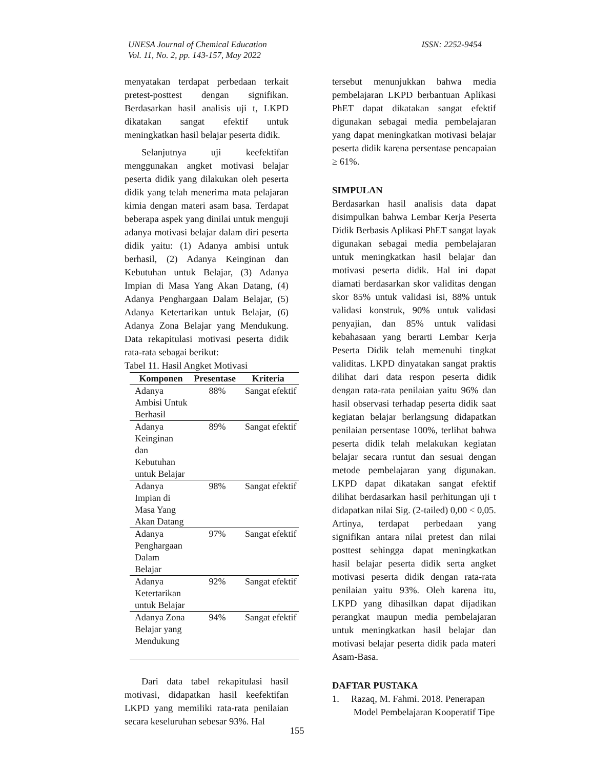ISSN: 2252-9454 UNESA Journal of Chemical Education
Vol. 11, No. 2, pp. 143-157, May 2022
menyatakan terdapat perbedaan terkait pretest-posttest dengan signifikan. Berdasarkan hasil analisis uji t, LKPD dikatakan sangat efektif untuk meningkatkan hasil belajar peserta didik.
Selanjutnya uji keefektifan menggunakan angket motivasi belajar peserta didik yang dilakukan oleh peserta didik yang telah menerima mata pelajaran kimia dengan materi asam basa. Terdapat beberapa aspek yang dinilai untuk menguji adanya motivasi belajar dalam diri peserta didik yaitu: (1) Adanya ambisi untuk berhasil, (2) Adanya Keinginan dan Kebutuhan untuk Belajar, (3) Adanya Impian di Masa Yang Akan Datang, (4) Adanya Penghargaan Dalam Belajar, (5) Adanya Ketertarikan untuk Belajar, (6) Adanya Zona Belajar yang Mendukung. Data rekapitulasi motivasi peserta didik rata-rata sebagai berikut:
Tabel 11. Hasil Angket Motivasi
| Komponen | Presentase | Kriteria |
| --- | --- | --- |
| Adanya Ambisi Untuk Berhasil | 88% | Sangat efektif |
| Adanya Keinginan dan Kebutuhan untuk Belajar | 89% | Sangat efektif |
| Adanya Impian di Masa Yang Akan Datang | 98% | Sangat efektif |
| Adanya Penghargaan Dalam Belajar | 97% | Sangat efektif |
| Adanya Ketertarikan untuk Belajar | 92% | Sangat efektif |
| Adanya Zona Belajar yang Mendukung | 94% | Sangat efektif |
Dari data tabel rekapitulasi hasil motivasi, didapatkan hasil keefektifan LKPD yang memiliki rata-rata penilaian secara keseluruhan sebesar 93%. Hal
tersebut menunjukkan bahwa media pembelajaran LKPD berbantuan Aplikasi PhET dapat dikatakan sangat efektif digunakan sebagai media pembelajaran yang dapat meningkatkan motivasi belajar peserta didik karena persentase pencapaian ≥ 61%.
SIMPULAN
Berdasarkan hasil analisis data dapat disimpulkan bahwa Lembar Kerja Peserta Didik Berbasis Aplikasi PhET sangat layak digunakan sebagai media pembelajaran untuk meningkatkan hasil belajar dan motivasi peserta didik. Hal ini dapat diamati berdasarkan skor validitas dengan skor 85% untuk validasi isi, 88% untuk validasi konstruk, 90% untuk validasi penyajian, dan 85% untuk validasi kebahasaan yang berarti Lembar Kerja Peserta Didik telah memenuhi tingkat validitas. LKPD dinyatakan sangat praktis dilihat dari data respon peserta didik dengan rata-rata penilaian yaitu 96% dan hasil observasi terhadap peserta didik saat kegiatan belajar berlangsung didapatkan penilaian persentase 100%, terlihat bahwa peserta didik telah melakukan kegiatan belajar secara runtut dan sesuai dengan metode pembelajaran yang digunakan. LKPD dapat dikatakan sangat efektif dilihat berdasarkan hasil perhitungan uji t didapatkan nilai Sig. (2-tailed) 0,00 < 0,05. Artinya, terdapat perbedaan yang signifikan antara nilai pretest dan nilai posttest sehingga dapat meningkatkan hasil belajar peserta didik serta angket motivasi peserta didik dengan rata-rata penilaian yaitu 93%. Oleh karena itu, LKPD yang dihasilkan dapat dijadikan perangkat maupun media pembelajaran untuk meningkatkan hasil belajar dan motivasi belajar peserta didik pada materi Asam-Basa.
DAFTAR PUSTAKA
1. Razaq, M. Fahmi. 2018. Penerapan
Model Pembelajaran Kooperatif Tipe
155